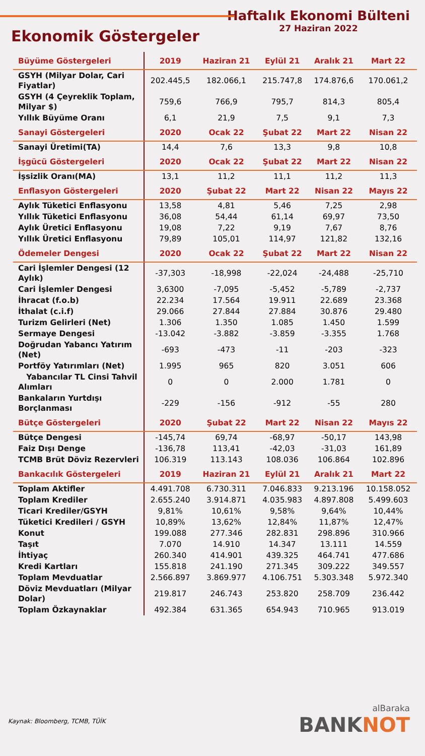Ekonomik Göstergeler
Haftalık Ekonomi Bülteni
27 Haziran 2022
| Büyüme Göstergeleri | 2019 | Haziran 21 | Eylül 21 | Aralık 21 | Mart 22 |
| --- | --- | --- | --- | --- | --- |
| GSYH (Milyar Dolar, Cari Fiyatlar) | 202.445,5 | 182.066,1 | 215.747,8 | 174.876,6 | 170.061,2 |
| GSYH (4 Çeyreklik Toplam, Milyar $) | 759,6 | 766,9 | 795,7 | 814,3 | 805,4 |
| Yıllık Büyüme Oranı | 6,1 | 21,9 | 7,5 | 9,1 | 7,3 |
| Sanayi Göstergeleri | 2020 | Ocak 22 | Şubat 22 | Mart 22 | Nisan 22 |
| Sanayi Üretimi(TA) | 14,4 | 7,6 | 13,3 | 9,8 | 10,8 |
| İşgücü Göstergeleri | 2020 | Ocak 22 | Şubat 22 | Mart 22 | Nisan 22 |
| İşsizlik Oranı(MA) | 13,1 | 11,2 | 11,1 | 11,2 | 11,3 |
| Enflasyon Göstergeleri | 2020 | Şubat 22 | Mart 22 | Nisan 22 | Mayıs 22 |
| Aylık Tüketici Enflasyonu | 13,58 | 4,81 | 5,46 | 7,25 | 2,98 |
| Yıllık Tüketici Enflasyonu | 36,08 | 54,44 | 61,14 | 69,97 | 73,50 |
| Aylık Üretici Enflasyonu | 19,08 | 7,22 | 9,19 | 7,67 | 8,76 |
| Yıllık Üretici Enflasyonu | 79,89 | 105,01 | 114,97 | 121,82 | 132,16 |
| Ödemeler Dengesi | 2020 | Ocak 22 | Şubat 22 | Mart 22 | Nisan 22 |
| Cari İşlemler Dengesi (12 Aylık) | -37,303 | -18,998 | -22,024 | -24,488 | -25,710 |
| Cari İşlemler Dengesi | 3,6300 | -7,095 | -5,452 | -5,789 | -2,737 |
| İhracat (f.o.b) | 22.234 | 17.564 | 19.911 | 22.689 | 23.368 |
| İthalat (c.i.f) | 29.066 | 27.844 | 27.884 | 30.876 | 29.480 |
| Turizm Gelirleri (Net) | 1.306 | 1.350 | 1.085 | 1.450 | 1.599 |
| Sermaye Dengesi | -13.042 | -3.882 | -3.859 | -3.355 | 1.768 |
| Doğrudan Yabancı Yatırım (Net) | -693 | -473 | -11 | -203 | -323 |
| Portföy Yatırımları (Net) | 1.995 | 965 | 820 | 3.051 | 606 |
| Yabancılar TL Cinsi Tahvil Alımları | 0 | 0 | 2.000 | 1.781 | 0 |
| Bankaların Yurtdışı Borçlanması | -229 | -156 | -912 | -55 | 280 |
| Bütçe Göstergeleri | 2020 | Şubat 22 | Mart 22 | Nisan 22 | Mayıs 22 |
| Bütçe Dengesi | -145,74 | 69,74 | -68,97 | -50,17 | 143,98 |
| Faiz Dışı Denge | -136,78 | 113,41 | -42,03 | -31,03 | 161,89 |
| TCMB Brüt Döviz Rezervleri | 106.319 | 113.143 | 108.036 | 106.864 | 102.896 |
| Bankacılık Göstergeleri | 2019 | Haziran 21 | Eylül 21 | Aralık 21 | Mart 22 |
| Toplam Aktifler | 4.491.708 | 6.730.311 | 7.046.833 | 9.213.196 | 10.158.052 |
| Toplam Krediler | 2.655.240 | 3.914.871 | 4.035.983 | 4.897.808 | 5.499.603 |
| Ticari Krediler/GSYH | 9,81% | 10,61% | 9,58% | 9,64% | 10,44% |
| Tüketici Kredileri / GSYH | 10,89% | 13,62% | 12,84% | 11,87% | 12,47% |
| Konut | 199.088 | 277.346 | 282.831 | 298.896 | 310.966 |
| Taşıt | 7.070 | 14.910 | 14.347 | 13.111 | 14.559 |
| İhtiyaç | 260.340 | 414.901 | 439.325 | 464.741 | 477.686 |
| Kredi Kartları | 155.818 | 241.190 | 271.345 | 309.222 | 349.557 |
| Toplam Mevduatlar | 2.566.897 | 3.869.977 | 4.106.751 | 5.303.348 | 5.972.340 |
| Döviz Mevduatları (Milyar Dolar) | 219.817 | 246.743 | 253.820 | 258.709 | 236.442 |
| Toplam Özkaynaklar | 492.384 | 631.365 | 654.943 | 710.965 | 913.019 |
Kaynak: Bloomberg, TCMB, TÜİK
alBaraka
BANKNOT